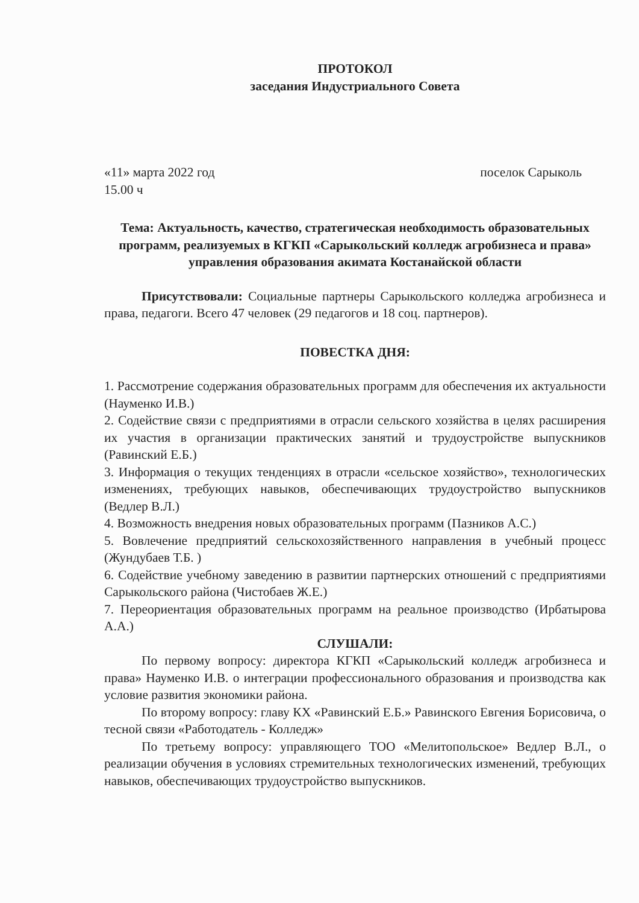ПРОТОКОЛ
заседания Индустриального Совета
«11» марта 2022 год
15.00 ч
поселок Сарыколь
Тема: Актуальность, качество, стратегическая необходимость образовательных программ, реализуемых в КГКП «Сарыкольский колледж агробизнеса и права» управления образования акимата Костанайской области
Присутствовали: Социальные партнеры Сарыкольского колледжа агробизнеса и права, педагоги. Всего 47 человек (29 педагогов и 18 соц. партнеров).
ПОВЕСТКА ДНЯ:
1. Рассмотрение содержания образовательных программ для обеспечения их актуальности (Науменко И.В.)
2. Содействие связи с предприятиями в отрасли сельского хозяйства в целях расширения их участия в организации практических занятий и трудоустройстве выпускников (Равинский Е.Б.)
3. Информация о текущих тенденциях в отрасли «сельское хозяйство», технологических изменениях, требующих навыков, обеспечивающих трудоустройство выпускников (Ведлер В.Л.)
4. Возможность внедрения новых образовательных программ (Пазников А.С.)
5. Вовлечение предприятий сельскохозяйственного направления в учебный процесс (Жундубаев Т.Б. )
6. Содействие учебному заведению в развитии партнерских отношений с предприятиями Сарыкольского района (Чистобаев Ж.Е.)
7. Переориентация образовательных программ на реальное производство (Ирбатырова А.А.)
СЛУШАЛИ:
По первому вопросу: директора КГКП «Сарыкольский колледж агробизнеса и права» Науменко И.В. о интеграции профессионального образования и производства как условие развития экономики района.
По второму вопросу: главу КХ «Равинский Е.Б.» Равинского Евгения Борисовича, о тесной связи «Работодатель - Колледж»
По третьему вопросу: управляющего ТОО «Мелитопольское» Ведлер В.Л., о реализации обучения в условиях стремительных технологических изменений, требующих навыков, обеспечивающих трудоустройство выпускников.